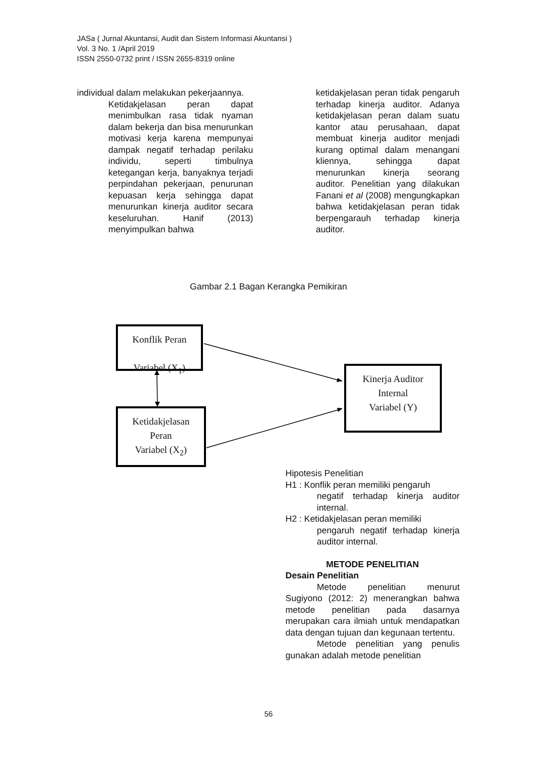JASa ( Jurnal Akuntansi, Audit dan Sistem Informasi Akuntansi )
Vol. 3 No. 1 /April 2019
ISSN 2550-0732 print / ISSN 2655-8319 online
individual dalam melakukan pekerjaannya.
Ketidakjelasan peran dapat menimbulkan rasa tidak nyaman dalam bekerja dan bisa menurunkan motivasi kerja karena mempunyai dampak negatif terhadap perilaku individu, seperti timbulnya ketegangan kerja, banyaknya terjadi perpindahan pekerjaan, penurunan kepuasan kerja sehingga dapat menurunkan kinerja auditor secara keseluruhan. Hanif (2013) menyimpulkan bahwa
ketidakjelasan peran tidak pengaruh terhadap kinerja auditor. Adanya ketidakjelasan peran dalam suatu kantor atau perusahaan, dapat membuat kinerja auditor menjadi kurang optimal dalam menangani kliennya, sehingga dapat menurunkan kinerja seorang auditor. Penelitian yang dilakukan Fanani et al (2008) mengungkapkan bahwa ketidakjelasan peran tidak berpengarauh terhadap kinerja auditor.
Gambar 2.1 Bagan Kerangka Pemikiran
Konflik Peran
Variabel (X<sub>1</sub>)
Ketidakjelasan
Peran
Variabel (X<sub>2</sub>)
Kinerja Auditor
Internal
Variabel (Y)
Hipotesis Penelitian
H1 : Konflik peran memiliki pengaruh
negatif terhadap kinerja auditor internal.
H2 : Ketidakjelasan peran memiliki
pengaruh negatif terhadap kinerja auditor internal.
METODE PENELITIAN
Desain Penelitian
Metode penelitian menurut Sugiyono (2012: 2) menerangkan bahwa metode penelitian pada dasarnya merupakan cara ilmiah untuk mendapatkan data dengan tujuan dan kegunaan tertentu.
Metode penelitian yang penulis gunakan adalah metode penelitian
56